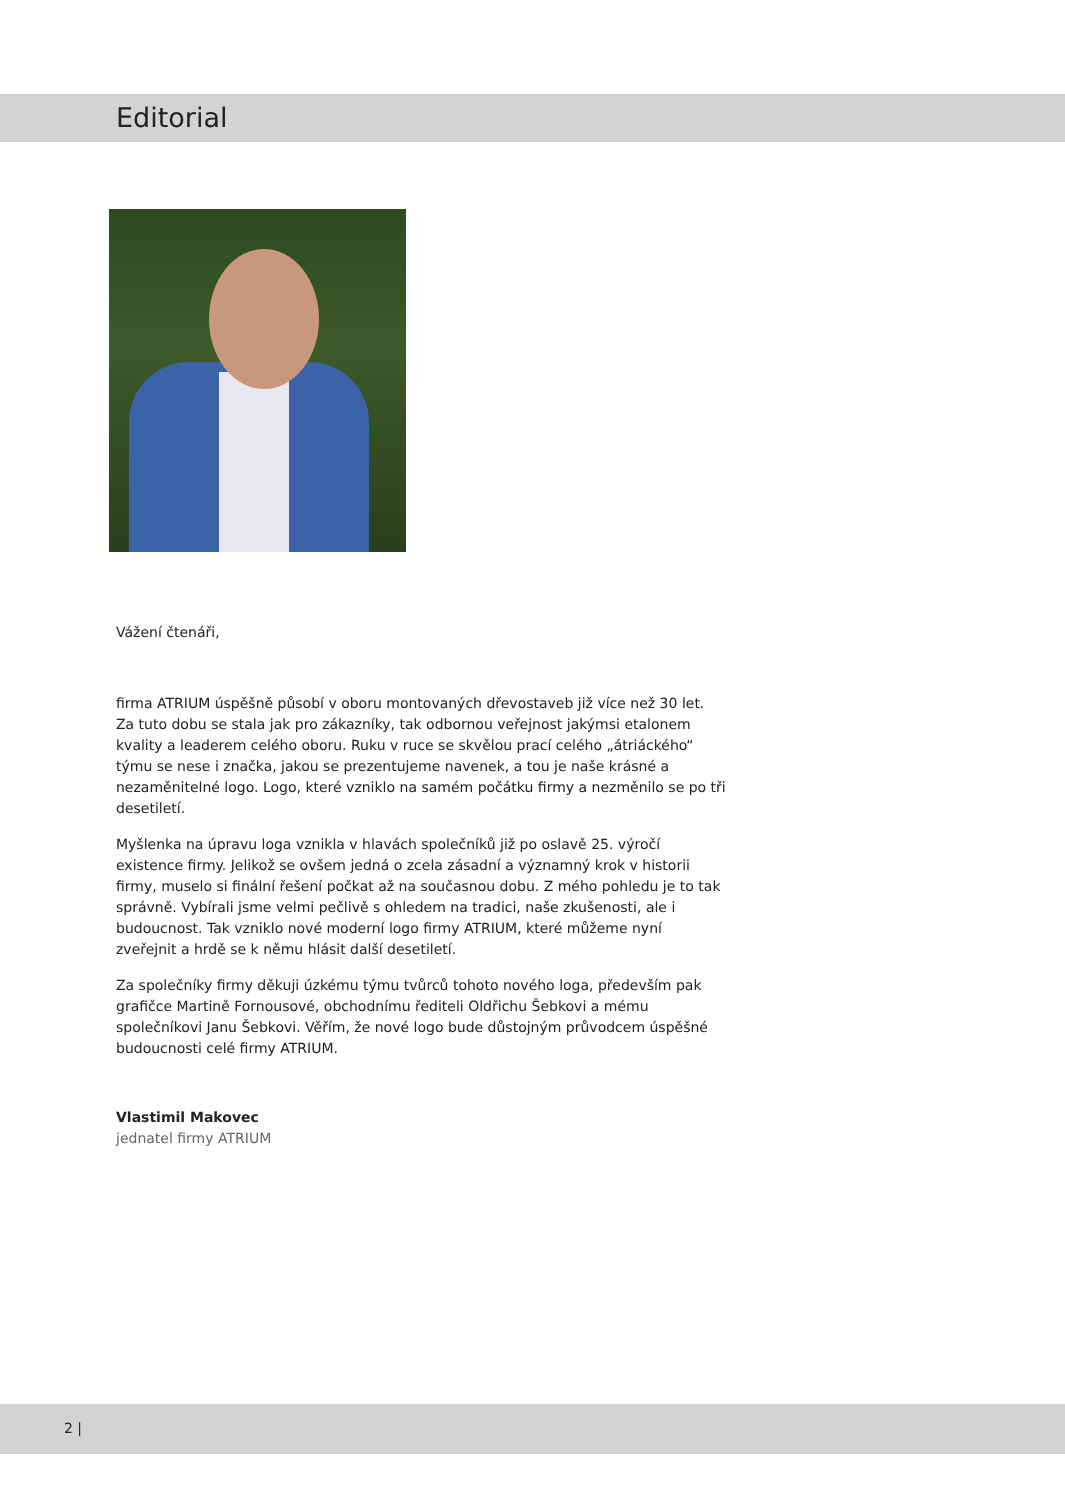Editorial
Vážení čtenáři,
firma ATRIUM úspěšně působí v oboru montovaných dřevostaveb již více než 30 let. Za tuto dobu se stala jak pro zákazníky, tak odbornou veřejnost jakýmsi etalonem kvality a leaderem celého oboru. Ruku v ruce se skvělou prací celého „átriáckého“ týmu se nese i značka, jakou se prezentujeme navenek, a tou je naše krásné a nezaměnitelné logo. Logo, které vzniklo na samém počátku firmy a nezměnilo se po tři desetiletí.
Myšlenka na úpravu loga vznikla v hlavách společníků již po oslavě 25. výročí existence firmy. Jelikož se ovšem jedná o zcela zásadní a významný krok v historii firmy, muselo si finální řešení počkat až na současnou dobu. Z mého pohledu je to tak správně. Vybírali jsme velmi pečlivě s ohledem na tradici, naše zkušenosti, ale i budoucnost. Tak vzniklo nové moderní logo firmy ATRIUM, které můžeme nyní zveřejnit a hrdě se k němu hlásit další desetiletí.
Za společníky firmy děkuji úzkému týmu tvůrců tohoto nového loga, především pak grafičce Martině Fornousové, obchodnímu řediteli Oldřichu Šebkovi a mému společníkovi Janu Šebkovi. Věřím, že nové logo bude důstojným průvodcem úspěšné budoucnosti celé firmy ATRIUM.
Vlastimil Makovec
jednatel firmy ATRIUM
2 |